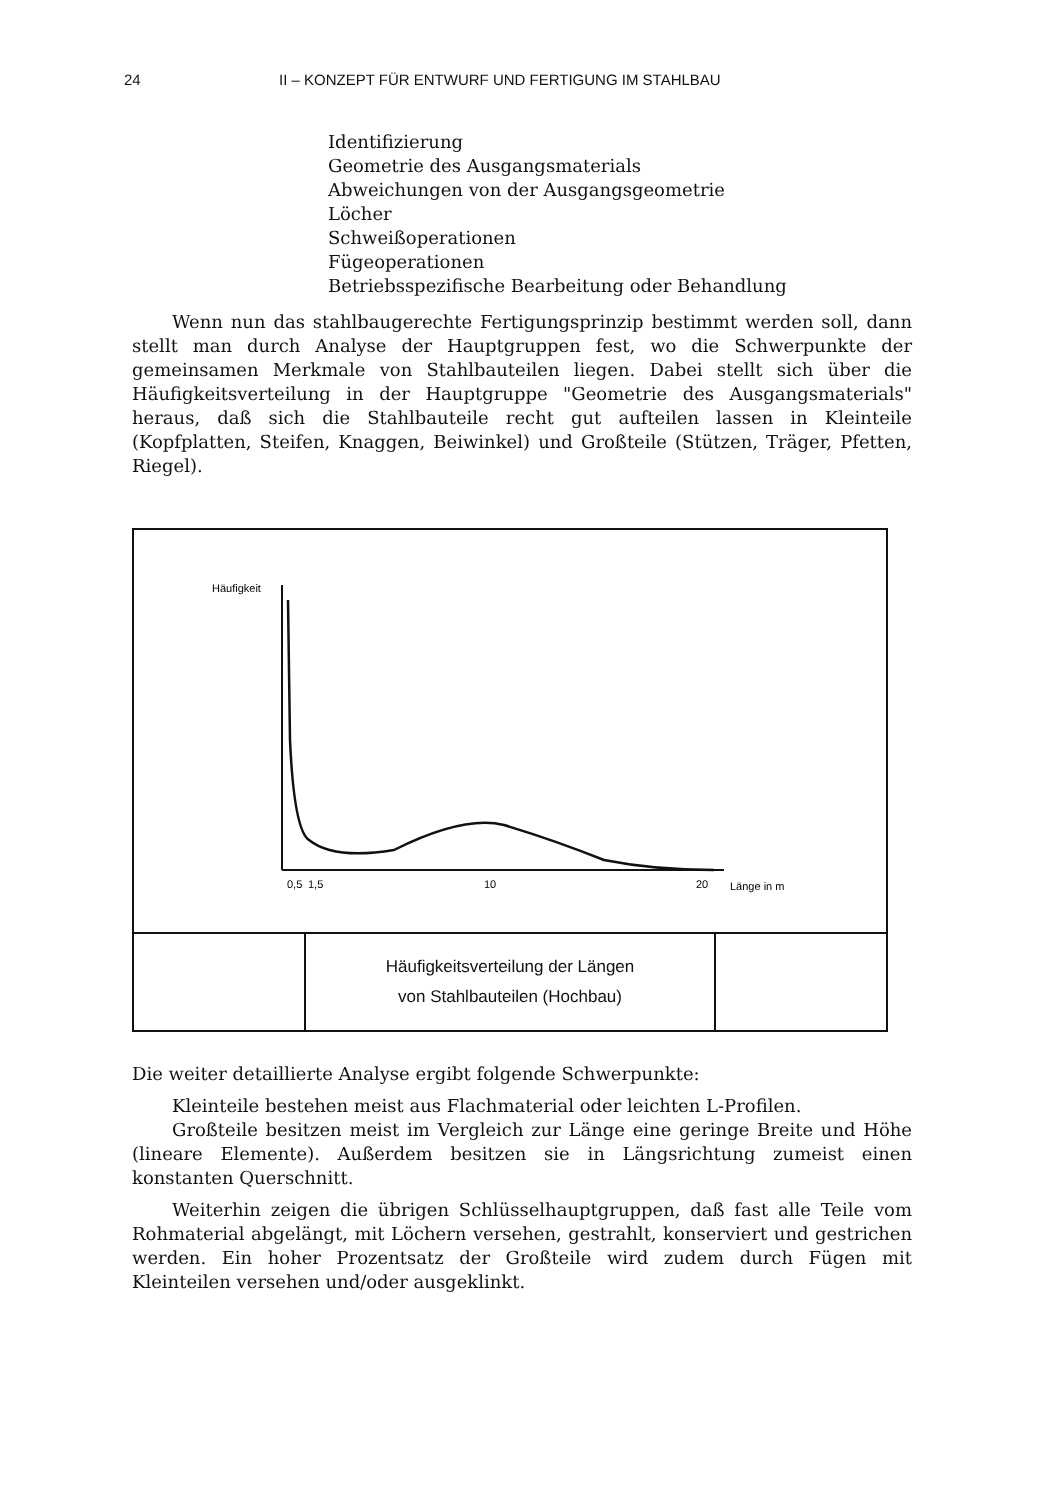24 II – KONZEPT FÜR ENTWURF UND FERTIGUNG IM STAHLBAU
Identifizierung
Geometrie des Ausgangsmaterials
Abweichungen von der Ausgangsgeometrie
Löcher
Schweißoperationen
Fügeoperationen
Betriebsspezifische Bearbeitung oder Behandlung
Wenn nun das stahlbaugerechte Fertigungsprinzip bestimmt werden soll, dann stellt man durch Analyse der Hauptgruppen fest, wo die Schwerpunkte der gemeinsamen Merkmale von Stahlbauteilen liegen. Dabei stellt sich über die Häufigkeitsverteilung in der Hauptgruppe "Geometrie des Ausgangsmaterials" heraus, daß sich die Stahlbauteile recht gut aufteilen lassen in Kleinteile (Kopfplatten, Steifen, Knaggen, Beiwinkel) und Großteile (Stützen, Träger, Pfetten, Riegel).
Häufigkeit
0,5
1,5
10
20
Länge in m
Häufigkeitsverteilung der Längen
von Stahlbauteilen (Hochbau)
Die weiter detaillierte Analyse ergibt folgende Schwerpunkte:
Kleinteile bestehen meist aus Flachmaterial oder leichten L-Profilen.
Großteile besitzen meist im Vergleich zur Länge eine geringe Breite und Höhe (lineare Elemente). Außerdem besitzen sie in Längsrichtung zumeist einen konstanten Querschnitt.
Weiterhin zeigen die übrigen Schlüsselhauptgruppen, daß fast alle Teile vom Rohmaterial abgelängt, mit Löchern versehen, gestrahlt, konserviert und gestrichen werden. Ein hoher Prozentsatz der Großteile wird zudem durch Fügen mit Kleinteilen versehen und/oder ausgeklinkt.